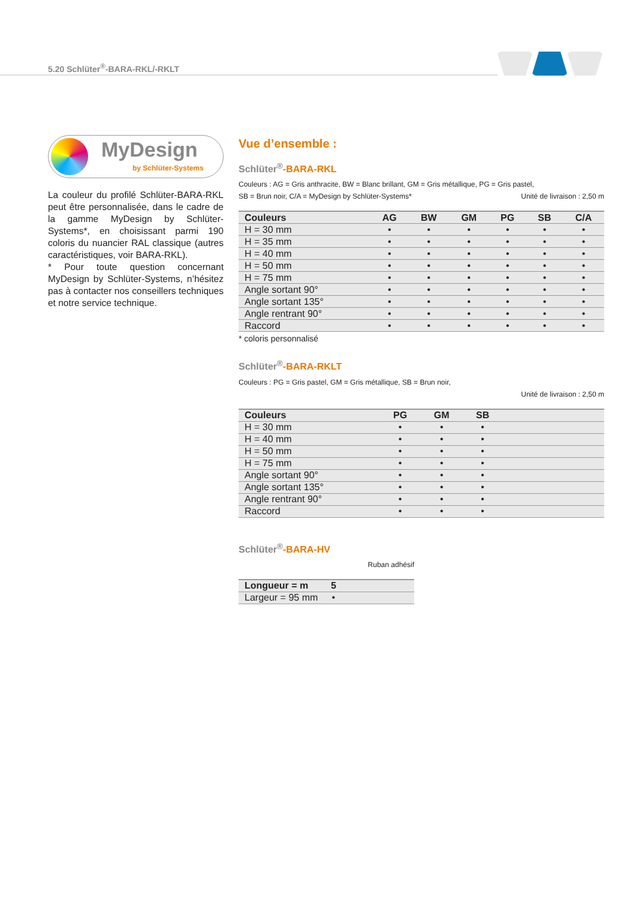5.20 Schlüter<sup>®</sup>-BARA-RKL/-RKLT
MyDesign
by Schlüter-Systems
La couleur du profilé Schlüter-BARA-RKL peut être personnalisée, dans le cadre de la gamme MyDesign by Schlüter-Systems*, en choisissant parmi 190 coloris du nuancier RAL classique (autres caractéristiques, voir BARA-RKL).
* Pour toute question concernant MyDesign by Schlüter-Systems, n’hésitez pas à contacter nos conseillers techniques et notre service technique.
Vue d’ensemble :
Schlüter<sup>®</sup>-BARA-RKL
Couleurs : AG = Gris anthracite, BW = Blanc brillant, GM = Gris métallique, PG = Gris pastel,
SB = Brun noir, C/A = MyDesign by Schlüter-Systems* Unité de livraison : 2,50 m
| Couleurs | AG | BW | GM | PG | SB | C/A |
| --- | --- | --- | --- | --- | --- | --- |
| H = 30 mm | • | • | • | • | • | • |
| H = 35 mm | • | • | • | • | • | • |
| H = 40 mm | • | • | • | • | • | • |
| H = 50 mm | • | • | • | • | • | • |
| H = 75 mm | • | • | • | • | • | • |
| Angle sortant 90° | • | • | • | • | • | • |
| Angle sortant 135° | • | • | • | • | • | • |
| Angle rentrant 90° | • | • | • | • | • | • |
| Raccord | • | • | • | • | • | • |
* coloris personnalisé
Schlüter<sup>®</sup>-BARA-RKLT
Couleurs : PG = Gris pastel, GM = Gris métallique, SB = Brun noir,
Unité de livraison : 2,50 m
| Couleurs | PG | GM | SB | |
| --- | --- | --- | --- | --- |
| H = 30 mm | • | • | • | |
| H = 40 mm | • | • | • | |
| H = 50 mm | • | • | • | |
| H = 75 mm | • | • | • | |
| Angle sortant 90° | • | • | • | |
| Angle sortant 135° | • | • | • | |
| Angle rentrant 90° | • | • | • | |
| Raccord | • | • | • | |
Schlüter<sup>®</sup>-BARA-HV
Ruban adhésif
| Longueur = m | 5 | |
| --- | --- | --- |
| Largeur = 95 mm | • | |